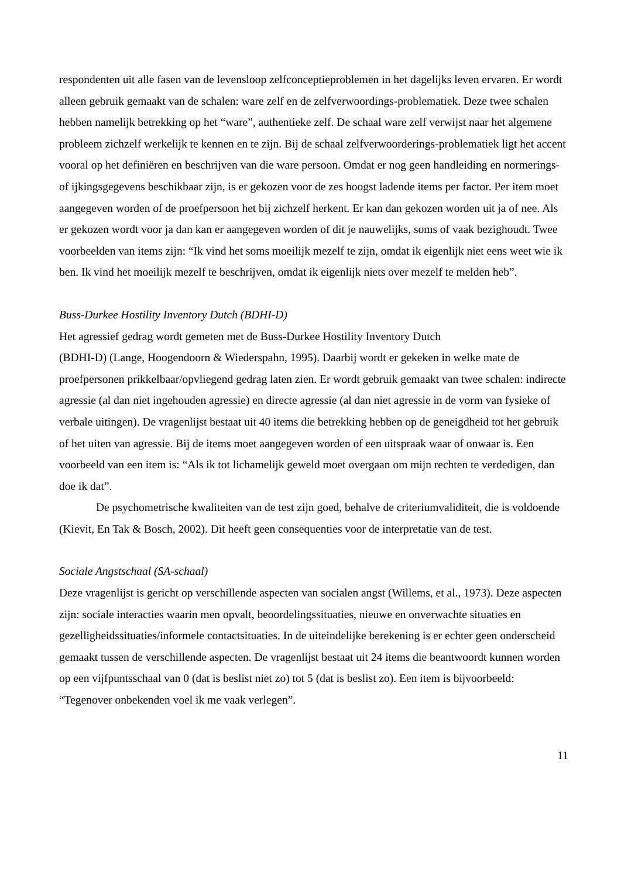respondenten uit alle fasen van de levensloop zelfconceptieproblemen in het dagelijks leven ervaren. Er wordt alleen gebruik gemaakt van de schalen: ware zelf en de zelfverwoordings-problematiek. Deze twee schalen hebben namelijk betrekking op het “ware”, authentieke zelf. De schaal ware zelf verwijst naar het algemene probleem zichzelf werkelijk te kennen en te zijn. Bij de schaal zelfverwoorderings-problematiek ligt het accent vooral op het definiëren en beschrijven van die ware persoon. Omdat er nog geen handleiding en normerings- of ijkingsgegevens beschikbaar zijn, is er gekozen voor de zes hoogst ladende items per factor. Per item moet aangegeven worden of de proefpersoon het bij zichzelf herkent. Er kan dan gekozen worden uit ja of nee. Als er gekozen wordt voor ja dan kan er aangegeven worden of dit je nauwelijks, soms of vaak bezighoudt. Twee voorbeelden van items zijn: “Ik vind het soms moeilijk mezelf te zijn, omdat ik eigenlijk niet eens weet wie ik ben. Ik vind het moeilijk mezelf te beschrijven, omdat ik eigenlijk niets over mezelf te melden heb”.
Buss-Durkee Hostility Inventory Dutch (BDHI-D)
Het agressief gedrag wordt gemeten met de Buss-Durkee Hostility Inventory Dutch
(BDHI-D) (Lange, Hoogendoorn & Wiederspahn, 1995). Daarbij wordt er gekeken in welke mate de proefpersonen prikkelbaar/opvliegend gedrag laten zien. Er wordt gebruik gemaakt van twee schalen: indirecte agressie (al dan niet ingehouden agressie) en directe agressie (al dan niet agressie in de vorm van fysieke of verbale uitingen). De vragenlijst bestaat uit 40 items die betrekking hebben op de geneigdheid tot het gebruik of het uiten van agressie. Bij de items moet aangegeven worden of een uitspraak waar of onwaar is. Een voorbeeld van een item is: “Als ik tot lichamelijk geweld moet overgaan om mijn rechten te verdedigen, dan doe ik dat”.
De psychometrische kwaliteiten van de test zijn goed, behalve de criteriumvaliditeit, die is voldoende (Kievit, En Tak & Bosch, 2002). Dit heeft geen consequenties voor de interpretatie van de test.
Sociale Angstschaal (SA-schaal)
Deze vragenlijst is gericht op verschillende aspecten van socialen angst (Willems, et al., 1973). Deze aspecten zijn: sociale interacties waarin men opvalt, beoordelingssituaties, nieuwe en onverwachte situaties en gezelligheidssituaties/informele contactsituaties. In de uiteindelijke berekening is er echter geen onderscheid gemaakt tussen de verschillende aspecten. De vragenlijst bestaat uit 24 items die beantwoordt kunnen worden op een vijfpuntsschaal van 0 (dat is beslist niet zo) tot 5 (dat is beslist zo). Een item is bijvoorbeeld: “Tegenover onbekenden voel ik me vaak verlegen”.
11